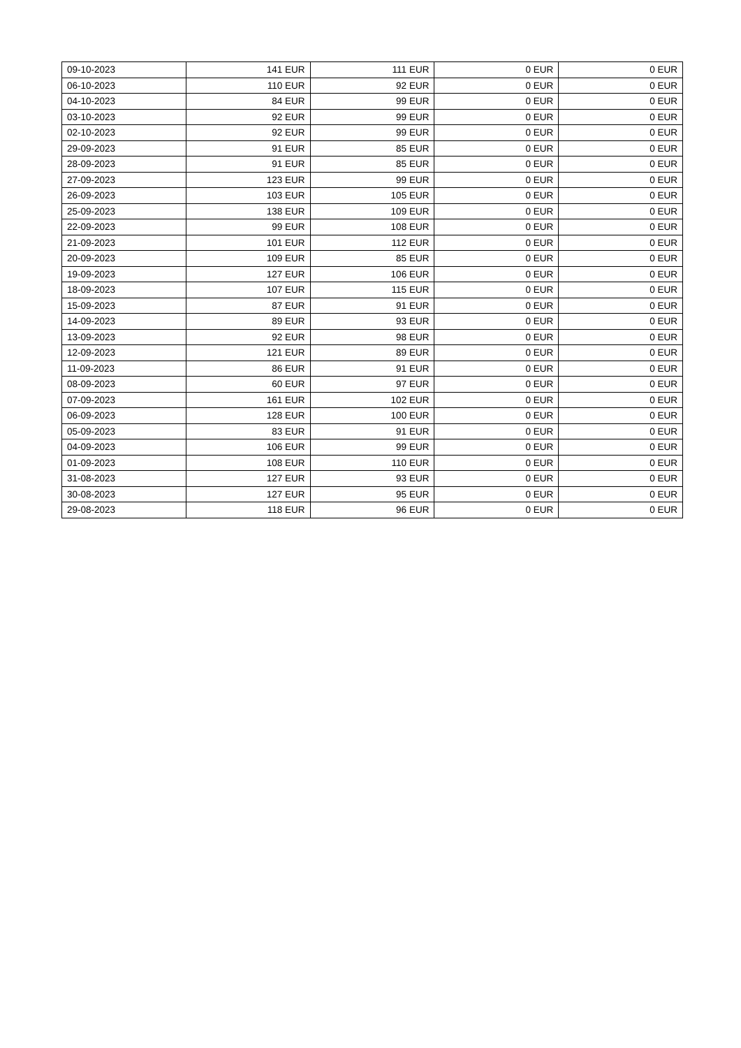| 09-10-2023 | 141 EUR | 111 EUR | 0 EUR | 0 EUR |
| 06-10-2023 | 110 EUR | 92 EUR | 0 EUR | 0 EUR |
| 04-10-2023 | 84 EUR | 99 EUR | 0 EUR | 0 EUR |
| 03-10-2023 | 92 EUR | 99 EUR | 0 EUR | 0 EUR |
| 02-10-2023 | 92 EUR | 99 EUR | 0 EUR | 0 EUR |
| 29-09-2023 | 91 EUR | 85 EUR | 0 EUR | 0 EUR |
| 28-09-2023 | 91 EUR | 85 EUR | 0 EUR | 0 EUR |
| 27-09-2023 | 123 EUR | 99 EUR | 0 EUR | 0 EUR |
| 26-09-2023 | 103 EUR | 105 EUR | 0 EUR | 0 EUR |
| 25-09-2023 | 138 EUR | 109 EUR | 0 EUR | 0 EUR |
| 22-09-2023 | 99 EUR | 108 EUR | 0 EUR | 0 EUR |
| 21-09-2023 | 101 EUR | 112 EUR | 0 EUR | 0 EUR |
| 20-09-2023 | 109 EUR | 85 EUR | 0 EUR | 0 EUR |
| 19-09-2023 | 127 EUR | 106 EUR | 0 EUR | 0 EUR |
| 18-09-2023 | 107 EUR | 115 EUR | 0 EUR | 0 EUR |
| 15-09-2023 | 87 EUR | 91 EUR | 0 EUR | 0 EUR |
| 14-09-2023 | 89 EUR | 93 EUR | 0 EUR | 0 EUR |
| 13-09-2023 | 92 EUR | 98 EUR | 0 EUR | 0 EUR |
| 12-09-2023 | 121 EUR | 89 EUR | 0 EUR | 0 EUR |
| 11-09-2023 | 86 EUR | 91 EUR | 0 EUR | 0 EUR |
| 08-09-2023 | 60 EUR | 97 EUR | 0 EUR | 0 EUR |
| 07-09-2023 | 161 EUR | 102 EUR | 0 EUR | 0 EUR |
| 06-09-2023 | 128 EUR | 100 EUR | 0 EUR | 0 EUR |
| 05-09-2023 | 83 EUR | 91 EUR | 0 EUR | 0 EUR |
| 04-09-2023 | 106 EUR | 99 EUR | 0 EUR | 0 EUR |
| 01-09-2023 | 108 EUR | 110 EUR | 0 EUR | 0 EUR |
| 31-08-2023 | 127 EUR | 93 EUR | 0 EUR | 0 EUR |
| 30-08-2023 | 127 EUR | 95 EUR | 0 EUR | 0 EUR |
| 29-08-2023 | 118 EUR | 96 EUR | 0 EUR | 0 EUR |